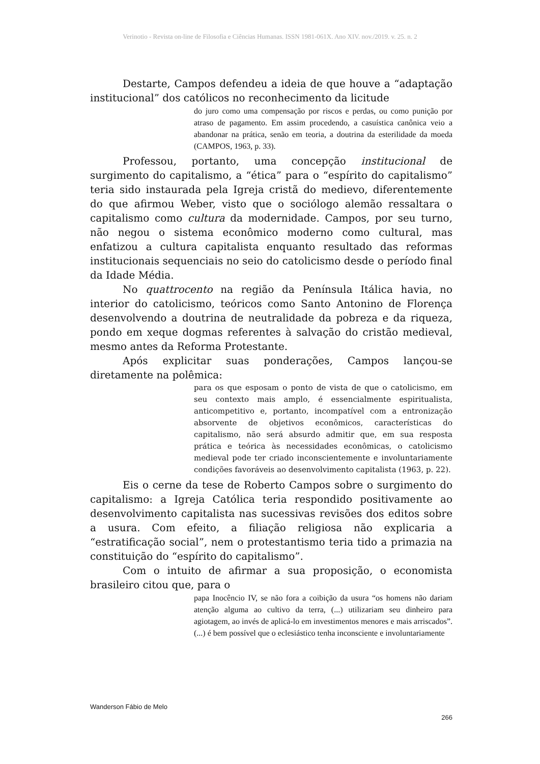Verinotio - Revista on-line de Filosofia e Ciências Humanas. ISSN 1981-061X. Ano XIV. nov./2019. v. 25. n. 2
Destarte, Campos defendeu a ideia de que houve a “adaptação institucional” dos católicos no reconhecimento da licitude
do juro como uma compensação por riscos e perdas, ou como punição por atraso de pagamento. Em assim procedendo, a casuística canônica veio a abandonar na prática, senão em teoria, a doutrina da esterilidade da moeda (CAMPOS, 1963, p. 33).
Professou, portanto, uma concepção institucional de surgimento do capitalismo, a “ética” para o “espírito do capitalismo” teria sido instaurada pela Igreja cristã do medievo, diferentemente do que afirmou Weber, visto que o sociólogo alemão ressaltara o capitalismo como cultura da modernidade. Campos, por seu turno, não negou o sistema econômico moderno como cultural, mas enfatizou a cultura capitalista enquanto resultado das reformas institucionais sequenciais no seio do catolicismo desde o período final da Idade Média.
No quattrocento na região da Península Itálica havia, no interior do catolicismo, teóricos como Santo Antonino de Florença desenvolvendo a doutrina de neutralidade da pobreza e da riqueza, pondo em xeque dogmas referentes à salvação do cristão medieval, mesmo antes da Reforma Protestante.
Após explicitar suas ponderações, Campos lançou-se diretamente na polêmica:
para os que esposam o ponto de vista de que o catolicismo, em seu contexto mais amplo, é essencialmente espiritualista, anticompetitivo e, portanto, incompatível com a entronização absorvente de objetivos econômicos, características do capitalismo, não será absurdo admitir que, em sua resposta prática e teórica às necessidades econômicas, o catolicismo medieval pode ter criado inconscientemente e involuntariamente condições favoráveis ao desenvolvimento capitalista (1963, p. 22).
Eis o cerne da tese de Roberto Campos sobre o surgimento do capitalismo: a Igreja Católica teria respondido positivamente ao desenvolvimento capitalista nas sucessivas revisões dos editos sobre a usura. Com efeito, a filiação religiosa não explicaria a “estratificação social”, nem o protestantismo teria tido a primazia na constituição do “espírito do capitalismo”.
Com o intuito de afirmar a sua proposição, o economista brasileiro citou que, para o
papa Inocêncio IV, se não fora a coibição da usura “os homens não dariam atenção alguma ao cultivo da terra, (...) utilizariam seu dinheiro para agiotagem, ao invés de aplicá-lo em investimentos menores e mais arriscados”. (...) é bem possível que o eclesiástico tenha inconsciente e involuntariamente
Wanderson Fábio de Melo
266